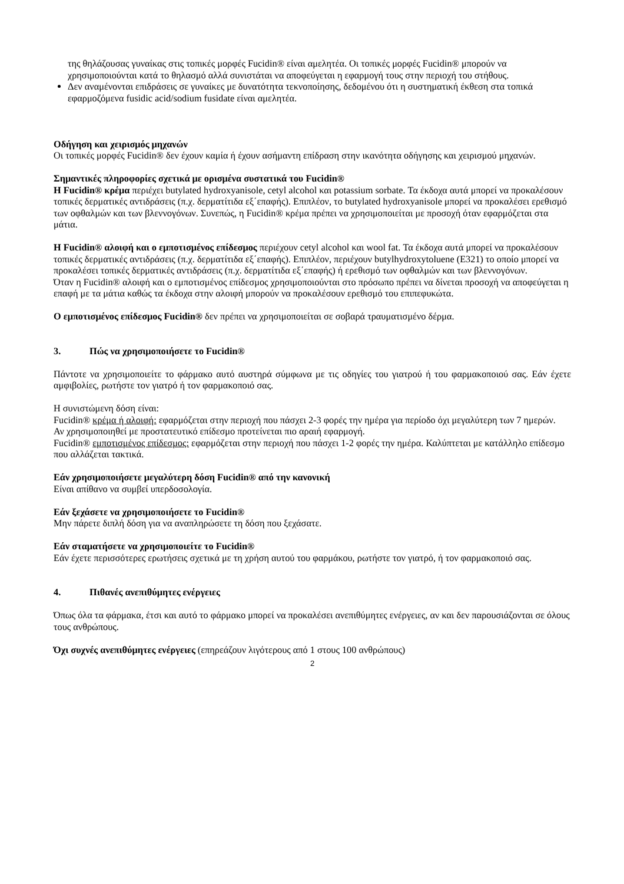της θηλάζουσας γυναίκας στις τοπικές μορφές Fucidin® είναι αμελητέα. Οι τοπικές μορφές Fucidin® μπορούν να χρησιμοποιούνται κατά το θηλασμό αλλά συνιστάται να αποφεύγεται η εφαρμογή τους στην περιοχή του στήθους.
Δεν αναμένονται επιδράσεις σε γυναίκες με δυνατότητα τεκνοποίησης, δεδομένου ότι η συστηματική έκθεση στα τοπικά εφαρμοζόμενα fusidic acid/sodium fusidate είναι αμελητέα.
Οδήγηση και χειρισμός μηχανών
Οι τοπικές μορφές Fucidin® δεν έχουν καμία ή έχουν ασήμαντη επίδραση στην ικανότητα οδήγησης και χειρισμού μηχανών.
Σημαντικές πληροφορίες σχετικά με ορισμένα συστατικά του Fucidin®
Η Fucidin® κρέμα περιέχει butylated hydroxyanisole, cetyl alcohol και potassium sorbate. Τα έκδοχα αυτά μπορεί να προκαλέσουν τοπικές δερματικές αντιδράσεις (π.χ. δερματίτιδα εξ΄επαφής). Επιπλέον, το butylated hydroxyanisole μπορεί να προκαλέσει ερεθισμό των οφθαλμών και των βλεννογόνων. Συνεπώς, η Fucidin® κρέμα πρέπει να χρησιμοποιείται με προσοχή όταν εφαρμόζεται στα μάτια.
Η Fucidin® αλοιφή και ο εμποτισμένος επίδεσμος περιέχουν cetyl alcohol και wool fat. Τα έκδοχα αυτά μπορεί να προκαλέσουν τοπικές δερματικές αντιδράσεις (π.χ. δερματίτιδα εξ΄επαφής). Επιπλέον, περιέχουν butylhydroxytoluene (E321) το οποίο μπορεί να προκαλέσει τοπικές δερματικές αντιδράσεις (π.χ. δερματίτιδα εξ΄επαφής) ή ερεθισμό των οφθαλμών και των βλεννογόνων.
Όταν η Fucidin® αλοιφή και ο εμποτισμένος επίδεσμος χρησιμοποιούνται στο πρόσωπο πρέπει να δίνεται προσοχή να αποφεύγεται η επαφή με τα μάτια καθώς τα έκδοχα στην αλοιφή μπορούν να προκαλέσουν ερεθισμό του επιπεφυκώτα.
Ο εμποτισμένος επίδεσμος Fucidin® δεν πρέπει να χρησιμοποιείται σε σοβαρά τραυματισμένο δέρμα.
3. Πώς να χρησιμοποιήσετε το Fucidin®
Πάντοτε να χρησιμοποιείτε το φάρμακο αυτό αυστηρά σύμφωνα με τις οδηγίες του γιατρού ή του φαρμακοποιού σας. Εάν έχετε αμφιβολίες, ρωτήστε τον γιατρό ή τον φαρμακοποιό σας.
Η συνιστώμενη δόση είναι:
Fucidin® κρέμα ή αλοιφή: εφαρμόζεται στην περιοχή που πάσχει 2-3 φορές την ημέρα για περίοδο όχι μεγαλύτερη των 7 ημερών.
Αν χρησιμοποιηθεί με προστατευτικό επίδεσμο προτείνεται πιο αραιή εφαρμογή.
Fucidin® εμποτισμένος επίδεσμος: εφαρμόζεται στην περιοχή που πάσχει 1-2 φορές την ημέρα. Καλύπτεται με κατάλληλο επίδεσμο που αλλάζεται τακτικά.
Εάν χρησιμοποιήσετε μεγαλύτερη δόση Fucidin® από την κανονική
Είναι απίθανο να συμβεί υπερδοσολογία.
Εάν ξεχάσετε να χρησιμοποιήσετε το Fucidin®
Μην πάρετε διπλή δόση για να αναπληρώσετε τη δόση που ξεχάσατε.
Εάν σταματήσετε να χρησιμοποιείτε το Fucidin®
Εάν έχετε περισσότερες ερωτήσεις σχετικά με τη χρήση αυτού του φαρμάκου, ρωτήστε τον γιατρό, ή τον φαρμακοποιό σας.
4. Πιθανές ανεπιθύμητες ενέργειες
Όπως όλα τα φάρμακα, έτσι και αυτό το φάρμακο μπορεί να προκαλέσει ανεπιθύμητες ενέργειες, αν και δεν παρουσιάζονται σε όλους τους ανθρώπους.
Όχι συχνές ανεπιθύμητες ενέργειες (επηρεάζουν λιγότερους από 1 στους 100 ανθρώπους)
2